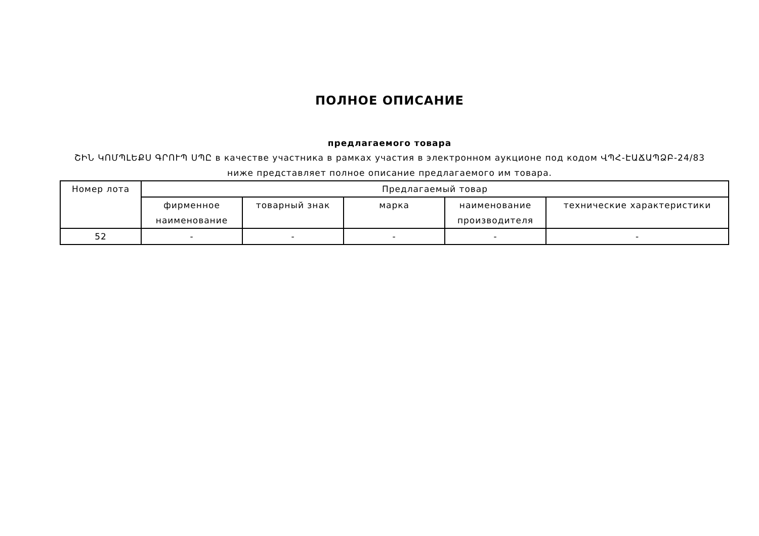ПОЛНОЕ ОПИСАНИЕ
предлагаемого товара
ՇԻՆ ԿՈՄՊԼԵՔՍ ԳՐՈՒՊ ՍՊԸ в качестве участника в рамках участия в электронном аукционе под кодом ՎՊՀ-ԷԱՃԱՊՁԲ-24/83 ниже представляет полное описание предлагаемого им товара.
| Номер лота | Предлагаемый товар | | | | |
| --- | --- | --- | --- | --- | --- |
| | фирменное наименование | товарный знак | марка | наименование производителя | технические характеристики |
| 52 | - | - | - | - | - |